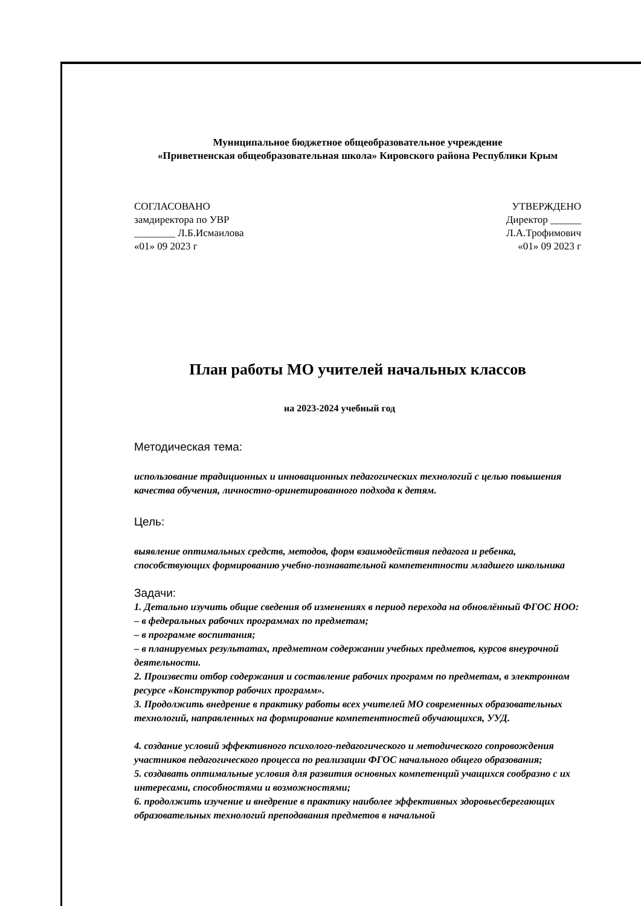Муниципальное бюджетное общеобразовательное учреждение
«Приветненская общеобразовательная школа» Кировского района Республики Крым
СОГЛАСОВАНО
замдиректора по УВР
________ Л.Б.Исмаилова
«01» 09 2023 г
УТВЕРЖДЕНО
Директор ______
Л.А.Трофимович
«01» 09 2023 г
План работы МО учителей начальных классов
на 2023-2024 учебный год
Методическая тема:
использование традиционных и инновационных педагогических технологий с целью повышения качества обучения, личностно-оринетированного подхода к детям.
Цель:
выявление оптимальных средств, методов, форм взаимодействия педагога и ребенка, способствующих формированию учебно-познавательной компетентности младшего школьника
Задачи:
1. Детально изучить общие сведения об изменениях в период перехода на обновлённый ФГОС НОО:
– в федеральных рабочих программах по предметам;
– в программе воспитания;
– в планируемых результатах, предметном содержании учебных предметов, курсов внеурочной деятельности.
2. Произвести отбор содержания и составление рабочих программ по предметам, в электронном ресурсе «Конструктор рабочих программ».
3. Продолжить внедрение в практику работы всех учителей МО современных образовательных технологий, направленных на формирование компетентностей обучающихся, УУД.
4. создание условий эффективного психолого-педагогического и методического сопровождения участников педагогического процесса по реализации ФГОС начального общего образования;
5. создавать оптимальные условия для развития основных компетенций учащихся сообразно с их интересами, способностями и возможностями;
6. продолжить изучение и внедрение в практику наиболее эффективных здоровьесберегающих образовательных технологий преподавания предметов в начальной